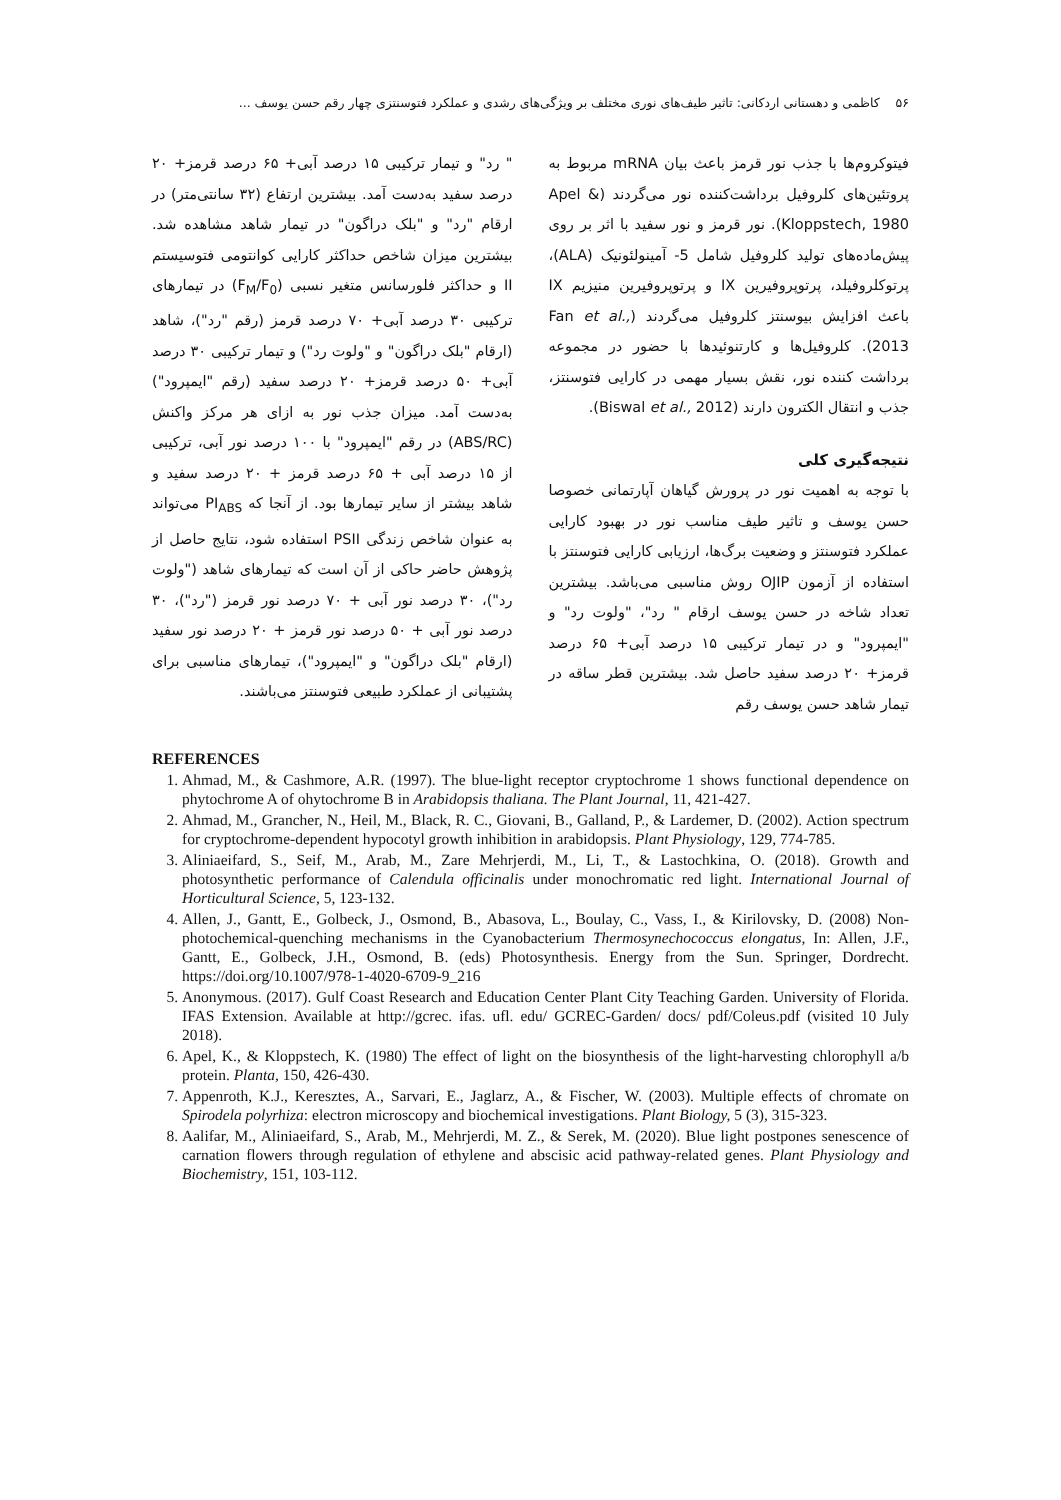۵۶ کاظمی و دهستانی اردکانی: تاثیر طیف‌های نوری مختلف بر ویژگی‌های رشدی و عملکرد فتوسنتزی چهار رقم حسن یوسف ...
فیتوکروم‌ها با جذب نور قرمز باعث بیان mRNA مربوط به پروتئین‌های کلروفیل برداشت‌کننده نور می‌گردند (Apel & Kloppstech, 1980). نور قرمز و نور سفید با اثر بر روی پیش‌ماده‌های تولید کلروفیل شامل 5- آمینولئونیک (ALA)، پرتوکلروفیلد، پرتوپروفیرین IX و پرتوپروفیرین منیزیم IX باعث افزایش بیوسنتز کلروفیل می‌گردند (Fan et al., 2013). کلروفیل‌ها و کارتنوئیدها با حضور در مجموعه برداشت کننده نور، نقش بسیار مهمی در کارایی فتوسنتز، جذب و انتقال الکترون دارند (Biswal et al., 2012).
نتیجه‌گیری کلی
با توجه به اهمیت نور در پرورش گیاهان آپارتمانی خصوصا حسن یوسف و تاثیر طیف مناسب نور در بهبود کارایی عملکرد فتوسنتز و وضعیت برگ‌ها، ارزیابی کارایی فتوسنتز با استفاده از آزمون OJIP روش مناسبی می‌باشد. بیشترین تعداد شاخه در حسن یوسف ارقام " رد"، "ولوت رد" و "ایمپرود" و در تیمار ترکیبی ۱۵ درصد آبی+ ۶۵ درصد قرمز+ ۲۰ درصد سفید حاصل شد. بیشترین قطر ساقه در تیمار شاهد حسن یوسف رقم
" رد" و تیمار ترکیبی ۱۵ درصد آبی+ ۶۵ درصد قرمز+ ۲۰ درصد سفید به‌دست آمد. بیشترین ارتفاع (۳۲ سانتی‌متر) در ارقام "رد" و "بلک دراگون" در تیمار شاهد مشاهده شد. بیشترین میزان شاخص حداکثر کارایی کوانتومی فتوسیستم II و حداکثر فلورسانس متغیر نسبی (F<sub>M</sub>/F<sub>0</sub>) در تیمارهای ترکیبی ۳۰ درصد آبی+ ۷۰ درصد قرمز (رقم "رد")، شاهد (ارقام "بلک دراگون" و "ولوت رد") و تیمار ترکیبی ۳۰ درصد آبی+ ۵۰ درصد قرمز+ ۲۰ درصد سفید (رقم "ایمپرود") به‌دست آمد. میزان جذب نور به ازای هر مرکز واکنش (ABS/RC) در رقم "ایمپرود" با ۱۰۰ درصد نور آبی، ترکیبی از ۱۵ درصد آبی + ۶۵ درصد قرمز + ۲۰ درصد سفید و شاهد بیشتر از سایر تیمارها بود. از آنجا که PI<sub>ABS</sub> می‌تواند به عنوان شاخص زندگی PSII استفاده شود، نتایج حاصل از پژوهش حاضر حاکی از آن است که تیمارهای شاهد ("ولوت رد")، ۳۰ درصد نور آبی + ۷۰ درصد نور قرمز ("رد")، ۳۰ درصد نور آبی + ۵۰ درصد نور قرمز + ۲۰ درصد نور سفید (ارقام "بلک دراگون" و "ایمپرود")، تیمارهای مناسبی برای پشتیبانی از عملکرد طبیعی فتوسنتز می‌باشند.
REFERENCES
1. Ahmad, M., & Cashmore, A.R. (1997). The blue-light receptor cryptochrome 1 shows functional dependence on phytochrome A of ohytochrome B in Arabidopsis thaliana. The Plant Journal, 11, 421-427.
2. Ahmad, M., Grancher, N., Heil, M., Black, R. C., Giovani, B., Galland, P., & Lardemer, D. (2002). Action spectrum for cryptochrome-dependent hypocotyl growth inhibition in arabidopsis. Plant Physiology, 129, 774-785.
3. Aliniaeifard, S., Seif, M., Arab, M., Zare Mehrjerdi, M., Li, T., & Lastochkina, O. (2018). Growth and photosynthetic performance of Calendula officinalis under monochromatic red light. International Journal of Horticultural Science, 5, 123-132.
4. Allen, J., Gantt, E., Golbeck, J., Osmond, B., Abasova, L., Boulay, C., Vass, I., & Kirilovsky, D. (2008) Non-photochemical-quenching mechanisms in the Cyanobacterium Thermosynechococcus elongatus, In: Allen, J.F., Gantt, E., Golbeck, J.H., Osmond, B. (eds) Photosynthesis. Energy from the Sun. Springer, Dordrecht. https://doi.org/10.1007/978-1-4020-6709-9_216
5. Anonymous. (2017). Gulf Coast Research and Education Center Plant City Teaching Garden. University of Florida. IFAS Extension. Available at http://gcrec. ifas. ufl. edu/ GCREC-Garden/ docs/ pdf/Coleus.pdf (visited 10 July 2018).
6. Apel, K., & Kloppstech, K. (1980) The effect of light on the biosynthesis of the light-harvesting chlorophyll a/b protein. Planta, 150, 426-430.
7. Appenroth, K.J., Keresztes, A., Sarvari, E., Jaglarz, A., & Fischer, W. (2003). Multiple effects of chromate on Spirodela polyrhiza: electron microscopy and biochemical investigations. Plant Biology, 5 (3), 315-323.
8. Aalifar, M., Aliniaeifard, S., Arab, M., Mehrjerdi, M. Z., & Serek, M. (2020). Blue light postpones senescence of carnation flowers through regulation of ethylene and abscisic acid pathway-related genes. Plant Physiology and Biochemistry, 151, 103-112.